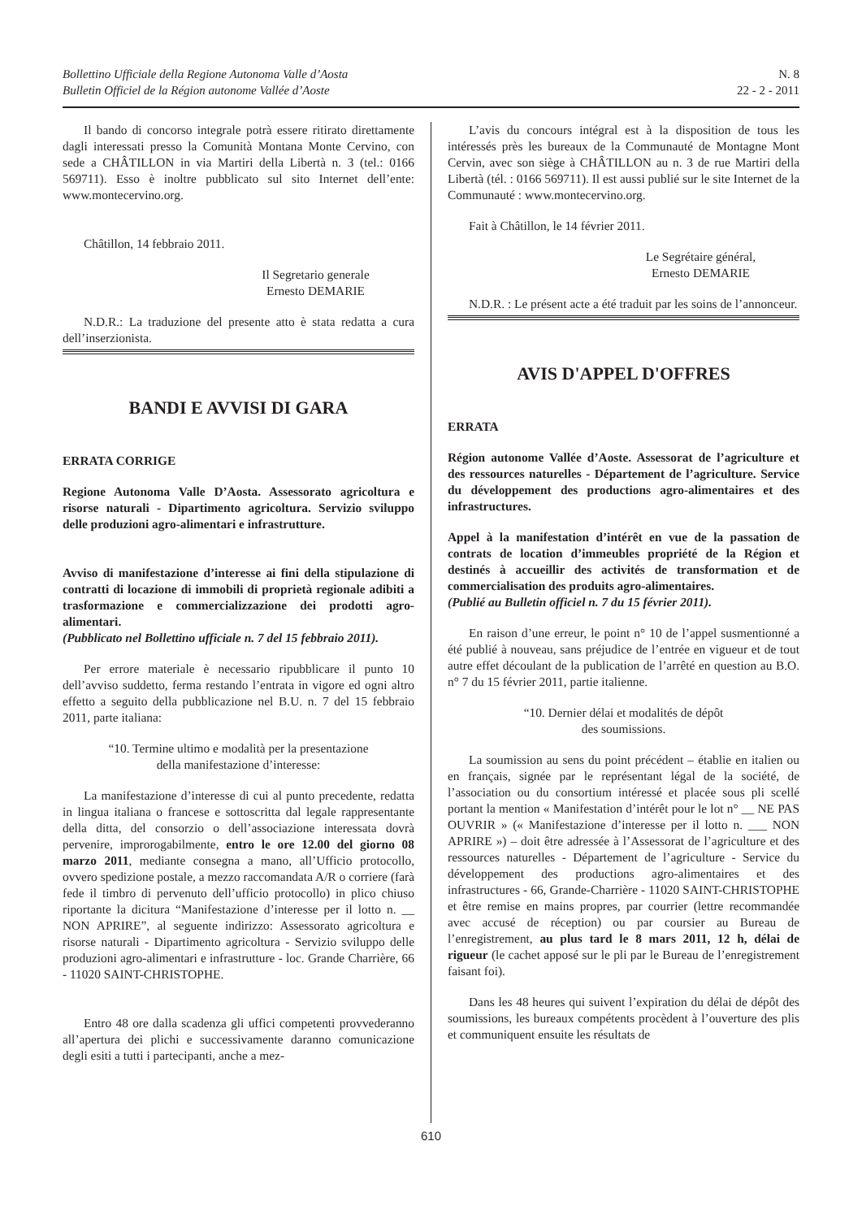Bollettino Ufficiale della Regione Autonoma Valle d’Aosta
Bulletin Officiel de la Région autonome Vallée d’Aoste
N. 8
22 - 2 - 2011
Il bando di concorso integrale potrà essere ritirato direttamente dagli interessati presso la Comunità Montana Monte Cervino, con sede a CHÂTILLON in via Martiri della Libertà n. 3 (tel.: 0166 569711). Esso è inoltre pubblicato sul sito Internet dell’ente: www.montecervino.org.
Châtillon, 14 febbraio 2011.
Il Segretario generale
Ernesto DEMARIE
N.D.R.: La traduzione del presente atto è stata redatta a cura dell’inserzionista.
BANDI E AVVISI DI GARA
ERRATA CORRIGE
Regione Autonoma Valle D’Aosta. Assessorato agricoltura e risorse naturali - Dipartimento agricoltura. Servizio sviluppo delle produzioni agro-alimentari e infrastrutture.
Avviso di manifestazione d’interesse ai fini della stipulazione di contratti di locazione di immobili di proprietà regionale adibiti a trasformazione e commercializzazione dei prodotti agro-alimentari.
(Pubblicato nel Bollettino ufficiale n. 7 del 15 febbraio 2011).
Per errore materiale è necessario ripubblicare il punto 10 dell’avviso suddetto, ferma restando l’entrata in vigore ed ogni altro effetto a seguito della pubblicazione nel B.U. n. 7 del 15 febbraio 2011, parte italiana:
“10. Termine ultimo e modalità per la presentazione
della manifestazione d’interesse:
La manifestazione d’interesse di cui al punto precedente, redatta in lingua italiana o francese e sottoscritta dal legale rappresentante della ditta, del consorzio o dell’associazione interessata dovrà pervenire, improrogabilmente, entro le ore 12.00 del giorno 08 marzo 2011, mediante consegna a mano, all’Ufficio protocollo, ovvero spedizione postale, a mezzo raccomandata A/R o corriere (farà fede il timbro di pervenuto dell’ufficio protocollo) in plico chiuso riportante la dicitura “Manifestazione d’interesse per il lotto n. __ NON APRIRE”, al seguente indirizzo: Assessorato agricoltura e risorse naturali - Dipartimento agricoltura - Servizio sviluppo delle produzioni agro-alimentari e infrastrutture - loc. Grande Charrière, 66 - 11020 SAINT-CHRISTOPHE.
Entro 48 ore dalla scadenza gli uffici competenti provvederanno all’apertura dei plichi e successivamente daranno comunicazione degli esiti a tutti i partecipanti, anche a mez-
L’avis du concours intégral est à la disposition de tous les intéressés près les bureaux de la Communauté de Montagne Mont Cervin, avec son siège à CHÂTILLON au n. 3 de rue Martiri della Libertà (tél. : 0166 569711). Il est aussi publié sur le site Internet de la Communauté : www.montecervino.org.
Fait à Châtillon, le 14 février 2011.
Le Segrétaire général,
Ernesto DEMARIE
N.D.R. : Le présent acte a été traduit par les soins de l’annonceur.
AVIS D'APPEL D'OFFRES
ERRATA
Région autonome Vallée d’Aoste. Assessorat de l’agriculture et des ressources naturelles - Département de l’agriculture. Service du développement des productions agro-alimentaires et des infrastructures.
Appel à la manifestation d’intérêt en vue de la passation de contrats de location d’immeubles propriété de la Région et destinés à accueillir des activités de transformation et de commercialisation des produits agro-alimentaires.
(Publié au Bulletin officiel n. 7 du 15 février 2011).
En raison d’une erreur, le point n° 10 de l’appel susmentionné a été publié à nouveau, sans préjudice de l’entrée en vigueur et de tout autre effet découlant de la publication de l’arrêté en question au B.O. n° 7 du 15 février 2011, partie italienne.
“10. Dernier délai et modalités de dépôt
des soumissions.
La soumission au sens du point précédent – établie en italien ou en français, signée par le représentant légal de la société, de l’association ou du consortium intéressé et placée sous pli scellé portant la mention « Manifestation d’intérêt pour le lot n° __ NE PAS OUVRIR » (« Manifestazione d’interesse per il lotto n. ___ NON APRIRE ») – doit être adressée à l’Assessorat de l’agriculture et des ressources naturelles - Département de l’agriculture - Service du développement des productions agro-alimentaires et des infrastructures - 66, Grande-Charrière - 11020 SAINT-CHRISTOPHE et être remise en mains propres, par courrier (lettre recommandée avec accusé de réception) ou par coursier au Bureau de l’enregistrement, au plus tard le 8 mars 2011, 12 h, délai de rigueur (le cachet apposé sur le pli par le Bureau de l’enregistrement faisant foi).
Dans les 48 heures qui suivent l’expiration du délai de dépôt des soumissions, les bureaux compétents procèdent à l’ouverture des plis et communiquent ensuite les résultats de
610